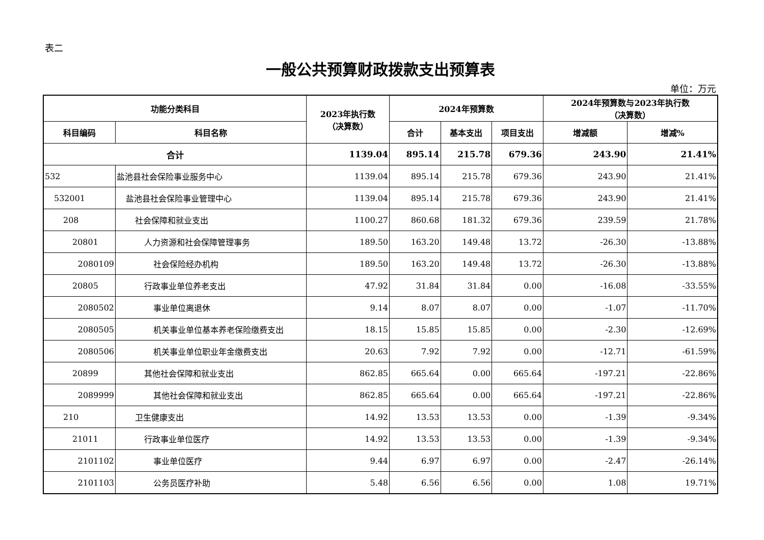表二
一般公共预算财政拨款支出预算表
单位：万元
| 功能分类科目 | | 2023年执行数 （决算数） | 2024年预算数 | | | 2024年预算数与2023年执行数 （决算数） | |
| --- | --- | --- | --- | --- | --- | --- | --- |
| 科目编码 | 科目名称 | | 合计 | 基本支出 | 项目支出 | 增减额 | 增减% |
| 合计 | | 1139.04 | 895.14 | 215.78 | 679.36 | 243.90 | 21.41% |
| 532 | 盐池县社会保险事业服务中心 | 1139.04 | 895.14 | 215.78 | 679.36 | 243.90 | 21.41% |
| 532001 | 盐池县社会保险事业管理中心 | 1139.04 | 895.14 | 215.78 | 679.36 | 243.90 | 21.41% |
| 208 | 社会保障和就业支出 | 1100.27 | 860.68 | 181.32 | 679.36 | 239.59 | 21.78% |
| 20801 | 人力资源和社会保障管理事务 | 189.50 | 163.20 | 149.48 | 13.72 | -26.30 | -13.88% |
| 2080109 | 社会保险经办机构 | 189.50 | 163.20 | 149.48 | 13.72 | -26.30 | -13.88% |
| 20805 | 行政事业单位养老支出 | 47.92 | 31.84 | 31.84 | 0.00 | -16.08 | -33.55% |
| 2080502 | 事业单位离退休 | 9.14 | 8.07 | 8.07 | 0.00 | -1.07 | -11.70% |
| 2080505 | 机关事业单位基本养老保险缴费支出 | 18.15 | 15.85 | 15.85 | 0.00 | -2.30 | -12.69% |
| 2080506 | 机关事业单位职业年金缴费支出 | 20.63 | 7.92 | 7.92 | 0.00 | -12.71 | -61.59% |
| 20899 | 其他社会保障和就业支出 | 862.85 | 665.64 | 0.00 | 665.64 | -197.21 | -22.86% |
| 2089999 | 其他社会保障和就业支出 | 862.85 | 665.64 | 0.00 | 665.64 | -197.21 | -22.86% |
| 210 | 卫生健康支出 | 14.92 | 13.53 | 13.53 | 0.00 | -1.39 | -9.34% |
| 21011 | 行政事业单位医疗 | 14.92 | 13.53 | 13.53 | 0.00 | -1.39 | -9.34% |
| 2101102 | 事业单位医疗 | 9.44 | 6.97 | 6.97 | 0.00 | -2.47 | -26.14% |
| 2101103 | 公务员医疗补助 | 5.48 | 6.56 | 6.56 | 0.00 | 1.08 | 19.71% |